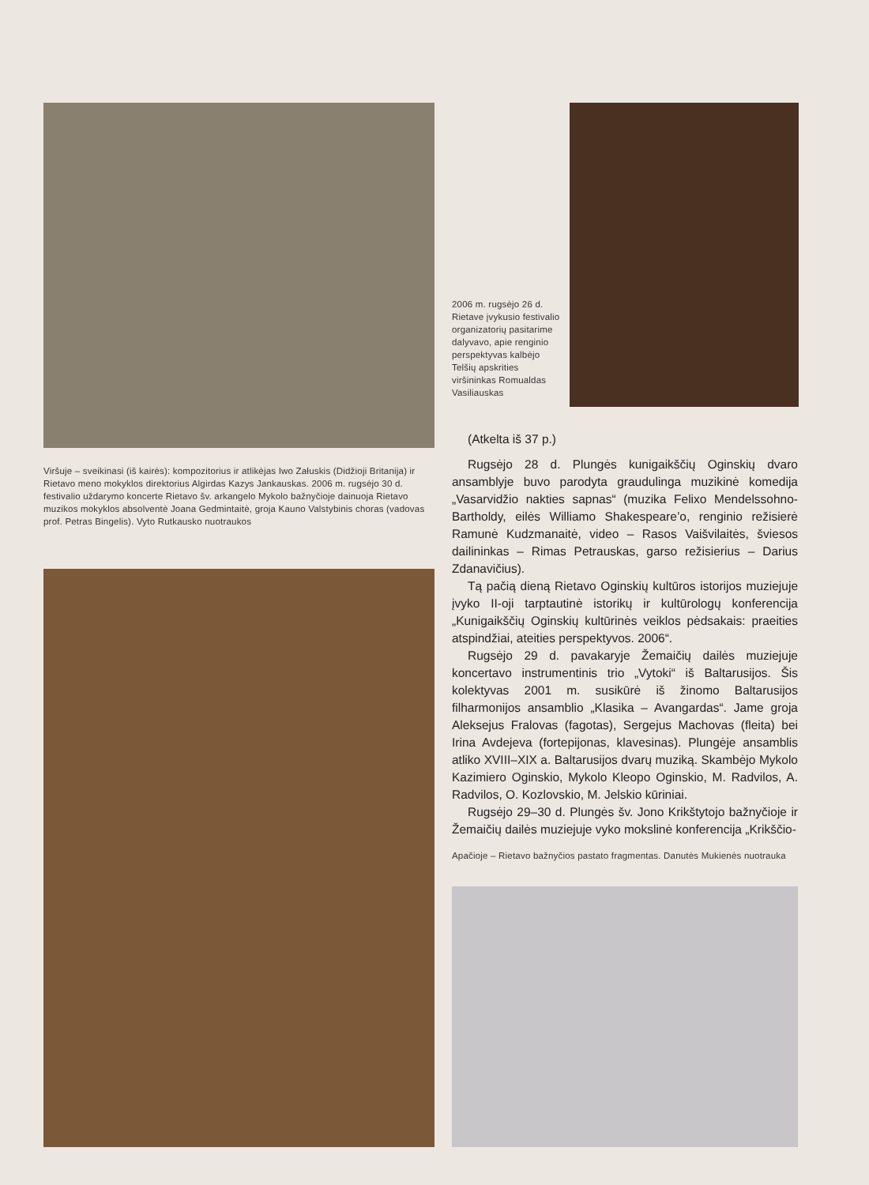2006 m. rugsėjo 26 d. Rietave įvykusio festivalio organizatorių pasitarime dalyvavo, apie renginio perspektyvas kalbėjo Telšių apskrities viršininkas Romualdas Vasiliauskas
Viršuje – sveikinasi (iš kairės): kompozitorius ir atlikėjas Iwo Załuskis (Didžioji Britanija) ir Rietavo meno mokyklos direktorius Algirdas Kazys Jankauskas. 2006 m. rugsėjo 30 d. festivalio uždarymo koncerte Rietavo šv. arkangelo Mykolo bažnyčioje dainuoja Rietavo muzikos mokyklos absolventė Joana Gedmintaitė, groja Kauno Valstybinis choras (vadovas prof. Petras Bingelis). Vyto Rutkausko nuotraukos
(Atkelta iš 37 p.)
Rugsėjo 28 d. Plungės kunigaikščių Oginskių dvaro ansamblyje buvo parodyta graudulinga muzikinė komedija „Vasarvidžio nakties sapnas“ (muzika Felixo Mendelssohno-Bartholdy, eilės Williamo Shakespeare’o, renginio režisierė Ramunė Kudzmanaitė, video – Rasos Vaišvilaitės, šviesos dailininkas – Rimas Petrauskas, garso režisierius – Darius Zdanavičius).
Tą pačią dieną Rietavo Oginskių kultūros istorijos muziejuje įvyko II-oji tarptautinė istorikų ir kultūrologų konferencija „Kunigaikščių Oginskių kultūrinės veiklos pėdsakais: praeities atspindžiai, ateities perspektyvos. 2006“.
Rugsėjo 29 d. pavakaryje Žemaičių dailės muziejuje koncertavo instrumentinis trio „Vytoki“ iš Baltarusijos. Šis kolektyvas 2001 m. susikūrė iš žinomo Baltarusijos filharmonijos ansamblio „Klasika – Avangardas“. Jame groja Aleksejus Fralovas (fagotas), Sergejus Machovas (fleita) bei Irina Avdejeva (fortepijonas, klavesinas). Plungėje ansamblis atliko XVIII–XIX a. Baltarusijos dvarų muziką. Skambėjo Mykolo Kazimiero Oginskio, Mykolo Kleopo Oginskio, M. Radvilos, A. Radvilos, O. Kozlovskio, M. Jelskio kūriniai.
Rugsėjo 29–30 d. Plungės šv. Jono Krikštytojo bažnyčioje ir Žemaičių dailės muziejuje vyko mokslinė konferencija „Krikščio-
Apačioje – Rietavo bažnyčios pastato fragmentas. Danutės Mukienės nuotrauka